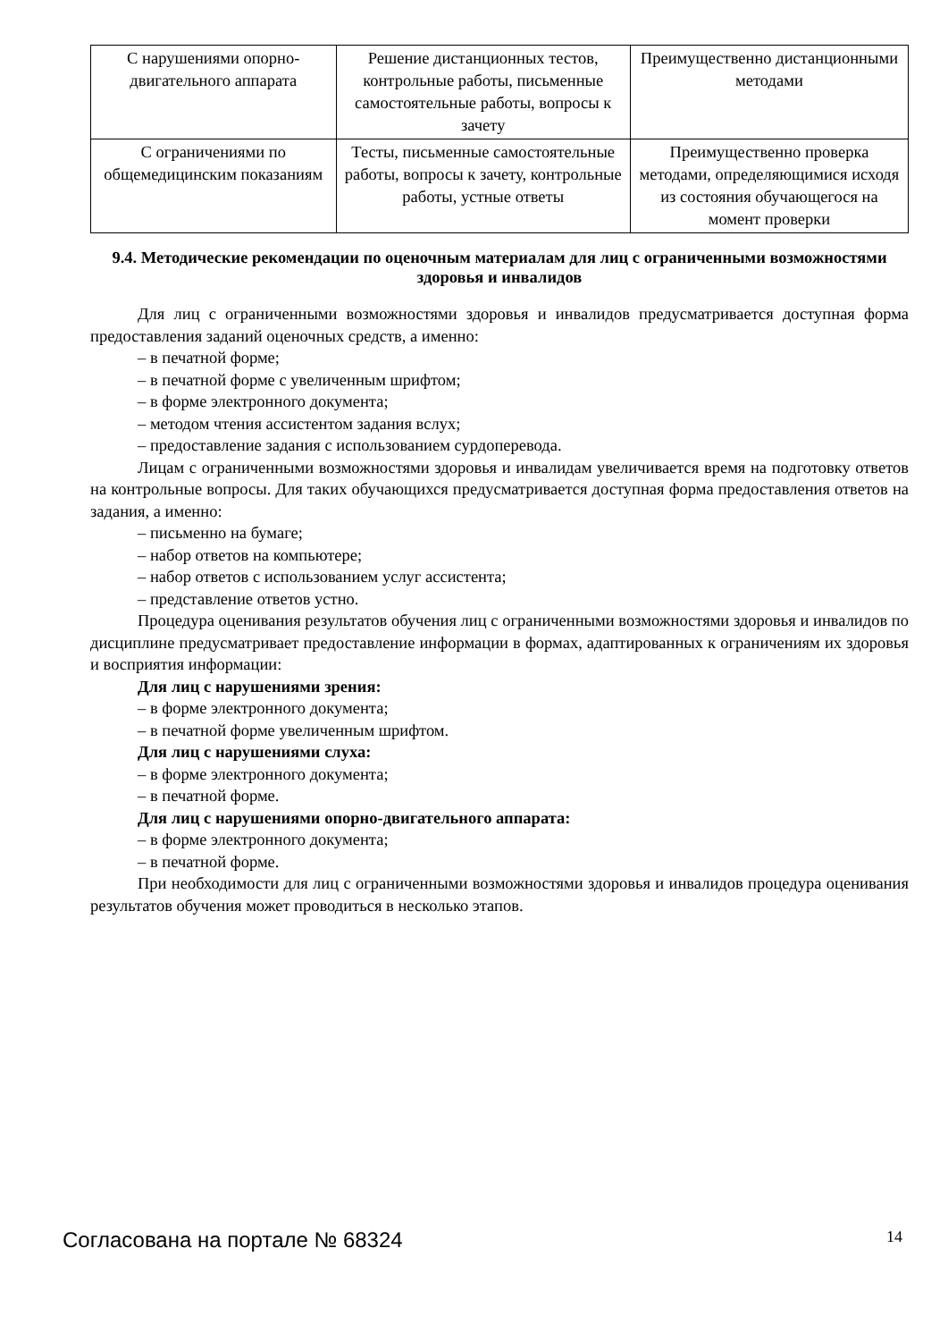| С нарушениями опорно-двигательного аппарата | Решение дистанционных тестов, контрольные работы, письменные самостоятельные работы, вопросы к зачету | Преимущественно дистанционными методами |
| С ограничениями по общемедицинским показаниям | Тесты, письменные самостоятельные работы, вопросы к зачету, контрольные работы, устные ответы | Преимущественно проверка методами, определяющимися исходя из состояния обучающегося на момент проверки |
9.4. Методические рекомендации по оценочным материалам для лиц с ограниченными возможностями здоровья и инвалидов
Для лиц с ограниченными возможностями здоровья и инвалидов предусматривается доступная форма предоставления заданий оценочных средств, а именно:
– в печатной форме;
– в печатной форме с увеличенным шрифтом;
– в форме электронного документа;
– методом чтения ассистентом задания вслух;
– предоставление задания с использованием сурдоперевода.
Лицам с ограниченными возможностями здоровья и инвалидам увеличивается время на подготовку ответов на контрольные вопросы. Для таких обучающихся предусматривается доступная форма предоставления ответов на задания, а именно:
– письменно на бумаге;
– набор ответов на компьютере;
– набор ответов с использованием услуг ассистента;
– представление ответов устно.
Процедура оценивания результатов обучения лиц с ограниченными возможностями здоровья и инвалидов по дисциплине предусматривает предоставление информации в формах, адаптированных к ограничениям их здоровья и восприятия информации:
Для лиц с нарушениями зрения:
– в форме электронного документа;
– в печатной форме увеличенным шрифтом.
Для лиц с нарушениями слуха:
– в форме электронного документа;
– в печатной форме.
Для лиц с нарушениями опорно-двигательного аппарата:
– в форме электронного документа;
– в печатной форме.
При необходимости для лиц с ограниченными возможностями здоровья и инвалидов процедура оценивания результатов обучения может проводиться в несколько этапов.
Согласована на портале № 68324 14